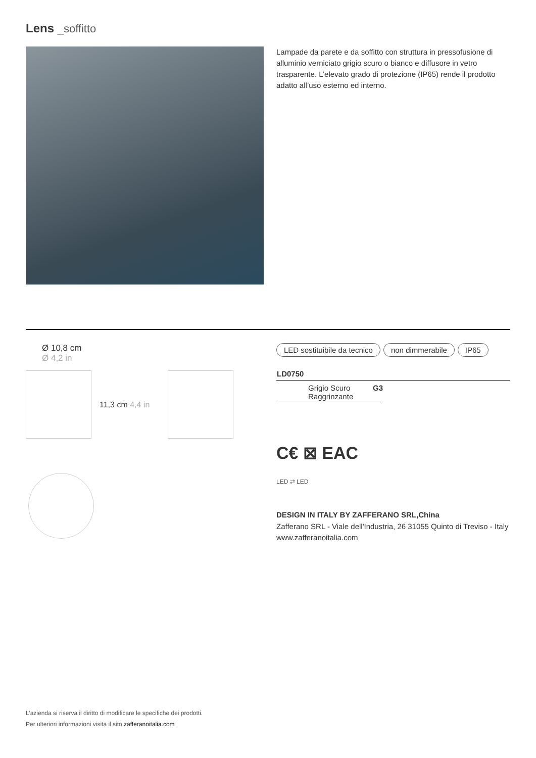Lens _soffitto
Lampade da parete e da soffitto con struttura in pressofusione di alluminio verniciato grigio scuro o bianco e diffusore in vetro trasparente. L’elevato grado di protezione (IP65) rende il prodotto adatto all’uso esterno ed interno.
Ø 10,8 cm
Ø 4,2 in
11,3 cm 4,4 in
LED sostituibile da tecnico non dimmerabile IP65
| LD0750 |
| --- |
| Grigio Scuro Raggrinzante | G3 |
C€ ⊠ EAC
LED ⇄ LED
DESIGN IN ITALY BY ZAFFERANO SRL,China
Zafferano SRL - Viale dell'Industria, 26 31055 Quinto di Treviso - Italy www.zafferanoitalia.com
L’azienda si riserva il diritto di modificare le specifiche dei prodotti.
Per ulteriori informazioni visita il sito zafferanoitalia.com